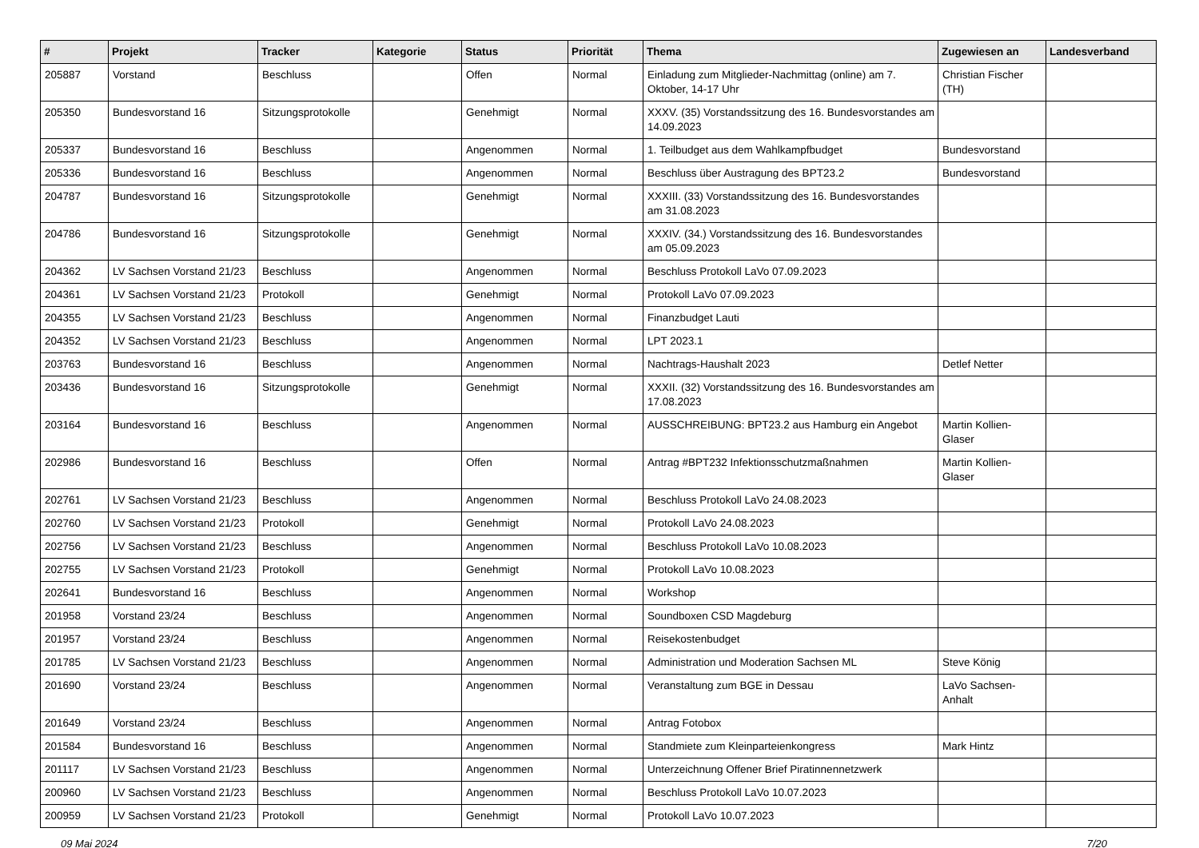| # | Projekt | Tracker | Kategorie | Status | Priorität | Thema | Zugewiesen an | Landesverband |
| --- | --- | --- | --- | --- | --- | --- | --- | --- |
| 205887 | Vorstand | Beschluss | | Offen | Normal | Einladung zum Mitglieder-Nachmittag (online) am 7. Oktober, 14-17 Uhr | Christian Fischer (TH) | |
| 205350 | Bundesvorstand 16 | Sitzungsprotokolle | | Genehmigt | Normal | XXXV. (35) Vorstandssitzung des 16. Bundesvorstandes am 14.09.2023 | | |
| 205337 | Bundesvorstand 16 | Beschluss | | Angenommen | Normal | 1. Teilbudget aus dem Wahlkampfbudget | Bundesvorstand | |
| 205336 | Bundesvorstand 16 | Beschluss | | Angenommen | Normal | Beschluss über Austragung des BPT23.2 | Bundesvorstand | |
| 204787 | Bundesvorstand 16 | Sitzungsprotokolle | | Genehmigt | Normal | XXXIII. (33) Vorstandssitzung des 16. Bundesvorstandes am 31.08.2023 | | |
| 204786 | Bundesvorstand 16 | Sitzungsprotokolle | | Genehmigt | Normal | XXXIV. (34.) Vorstandssitzung des 16. Bundesvorstandes am 05.09.2023 | | |
| 204362 | LV Sachsen Vorstand 21/23 | Beschluss | | Angenommen | Normal | Beschluss Protokoll LaVo 07.09.2023 | | |
| 204361 | LV Sachsen Vorstand 21/23 | Protokoll | | Genehmigt | Normal | Protokoll LaVo 07.09.2023 | | |
| 204355 | LV Sachsen Vorstand 21/23 | Beschluss | | Angenommen | Normal | Finanzbudget Lauti | | |
| 204352 | LV Sachsen Vorstand 21/23 | Beschluss | | Angenommen | Normal | LPT 2023.1 | | |
| 203763 | Bundesvorstand 16 | Beschluss | | Angenommen | Normal | Nachtrags-Haushalt 2023 | Detlef Netter | |
| 203436 | Bundesvorstand 16 | Sitzungsprotokolle | | Genehmigt | Normal | XXXII. (32) Vorstandssitzung des 16. Bundesvorstandes am 17.08.2023 | | |
| 203164 | Bundesvorstand 16 | Beschluss | | Angenommen | Normal | AUSSCHREIBUNG: BPT23.2 aus Hamburg ein Angebot | Martin Kollien-Glaser | |
| 202986 | Bundesvorstand 16 | Beschluss | | Offen | Normal | Antrag #BPT232 Infektionsschutzmaßnahmen | Martin Kollien-Glaser | |
| 202761 | LV Sachsen Vorstand 21/23 | Beschluss | | Angenommen | Normal | Beschluss Protokoll LaVo 24.08.2023 | | |
| 202760 | LV Sachsen Vorstand 21/23 | Protokoll | | Genehmigt | Normal | Protokoll LaVo 24.08.2023 | | |
| 202756 | LV Sachsen Vorstand 21/23 | Beschluss | | Angenommen | Normal | Beschluss Protokoll LaVo 10.08.2023 | | |
| 202755 | LV Sachsen Vorstand 21/23 | Protokoll | | Genehmigt | Normal | Protokoll LaVo 10.08.2023 | | |
| 202641 | Bundesvorstand 16 | Beschluss | | Angenommen | Normal | Workshop | | |
| 201958 | Vorstand 23/24 | Beschluss | | Angenommen | Normal | Soundboxen CSD Magdeburg | | |
| 201957 | Vorstand 23/24 | Beschluss | | Angenommen | Normal | Reisekostenbudget | | |
| 201785 | LV Sachsen Vorstand 21/23 | Beschluss | | Angenommen | Normal | Administration und Moderation Sachsen ML | Steve König | |
| 201690 | Vorstand 23/24 | Beschluss | | Angenommen | Normal | Veranstaltung zum BGE in Dessau | LaVo Sachsen-Anhalt | |
| 201649 | Vorstand 23/24 | Beschluss | | Angenommen | Normal | Antrag Fotobox | | |
| 201584 | Bundesvorstand 16 | Beschluss | | Angenommen | Normal | Standmiete zum Kleinparteienkongress | Mark Hintz | |
| 201117 | LV Sachsen Vorstand 21/23 | Beschluss | | Angenommen | Normal | Unterzeichnung Offener Brief Piratinnennetzwerk | | |
| 200960 | LV Sachsen Vorstand 21/23 | Beschluss | | Angenommen | Normal | Beschluss Protokoll LaVo 10.07.2023 | | |
| 200959 | LV Sachsen Vorstand 21/23 | Protokoll | | Genehmigt | Normal | Protokoll LaVo 10.07.2023 | | |
09 Mai 2024 7/20